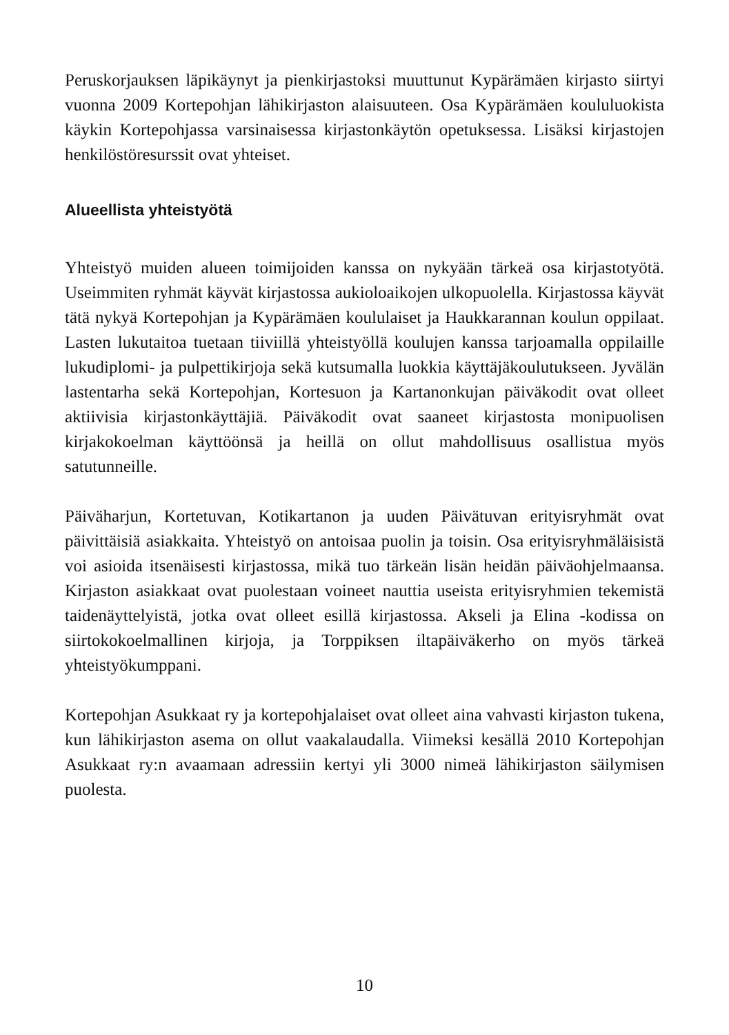Peruskorjauksen läpikäynyt ja pienkirjastoksi muuttunut Kypärämäen kirjasto siirtyi vuonna 2009 Kortepohjan lähikirjaston alaisuuteen. Osa Kypärämäen koululuokista käykin Kortepohjassa varsinaisessa kirjaston­käytön opetuksessa. Lisäksi kirjastojen henkilöstöresurssit ovat yhteiset.
Alueellista yhteistyötä
Yhteistyö muiden alueen toimijoiden kanssa on nykyään tärkeä osa kirjastotyötä. Useimmiten ryhmät käyvät kirjastossa aukioloaikojen ul­kopuolella. Kirjastossa käyvät tätä nykyä Kortepohjan ja Kypärämäen koululaiset ja Haukkarannan koulun oppilaat. Lasten lukutaitoa tuetaan tiiviillä yhteistyöllä koulujen kanssa tarjoamalla oppilaille lukudiplomi- ja pulpettikirjoja sekä kutsumalla luokkia käyttäjäkoulutukseen. Jyvälän lastentarha sekä Kortepohjan, Kortesuon ja Kartanonkujan päiväkodit ovat olleet aktiivisia kirjastonkäyttäjiä. Päiväkodit ovat saaneet kirjastosta monipuolisen kirjakokoelman käyttöönsä ja heillä on ollut mahdollisuus osallistua myös satutunneille.
Päiväharjun, Kortetuvan, Kotikartanon ja uuden Päivätuvan erityisryhmät ovat päivittäisiä asiakkaita. Yhteistyö on antoisaa puolin ja toisin. Osa eri­tyisryhmäläisistä voi asioida itsenäisesti kirjastossa, mikä tuo tärkeän li­sän heidän päiväohjelmaansa. Kirjaston asiakkaat ovat puolestaan voineet nauttia useista erityisryhmien tekemistä taidenäyttelyistä, jotka ovat olleet esillä kirjastossa. Akseli ja Elina -kodissa on siirtokokoelmallinen kirjoja, ja Torppiksen iltapäiväkerho on myös tärkeä yhteistyökumppani.
Kortepohjan Asukkaat ry ja kortepohjalaiset ovat olleet aina vahvasti kir­jaston tukena, kun lähikirjaston asema on ollut vaakalaudalla. Viimeksi kesällä 2010 Kortepohjan Asukkaat ry:n avaamaan adressiin kertyi yli 3000 nimeä lähikirjaston säilymisen puolesta.
10